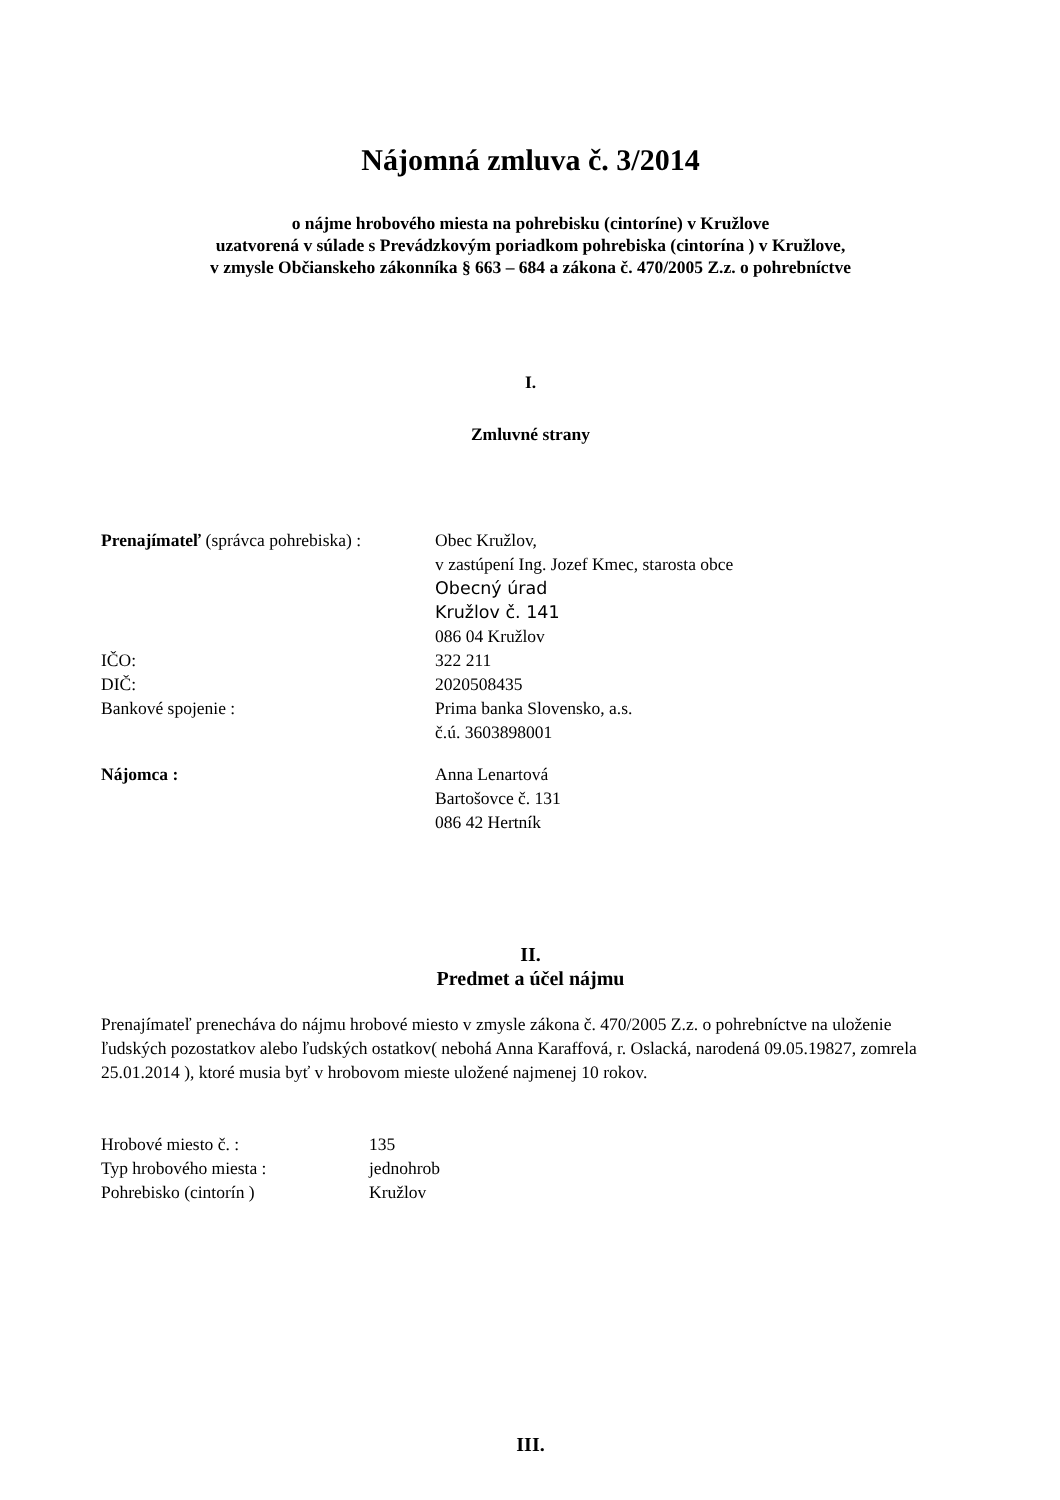Nájomná zmluva č. 3/2014
o nájme hrobového miesta na pohrebisku (cintoríne) v Kružlove
uzatvorená v súlade s Prevádzkovým poriadkom pohrebiska (cintorína ) v Kružlove,
v zmysle Občianskeho zákonníka § 663 – 684 a zákona č. 470/2005 Z.z. o pohrebníctve
I.
Zmluvné strany
| Prenajímateľ (správca pohrebiska) : | Obec Kružlov, v zastúpení Ing. Jozef Kmec, starosta obce Obecný úrad Kružlov č. 141 086 04 Kružlov |
| IČO: | 322 211 |
| DIČ: | 2020508435 |
| Bankové spojenie : | Prima banka Slovensko, a.s. č.ú. 3603898001 |
| Nájomca : | Anna Lenartová Bartošovce č. 131 086 42 Hertník |
II.
Predmet a účel nájmu
Prenajímateľ prenecháva do nájmu hrobové miesto v zmysle zákona č. 470/2005 Z.z. o pohrebníctve na uloženie ľudských pozostatkov alebo ľudských ostatkov( nebohá Anna Karaffová, r. Oslacká, narodená 09.05.19827, zomrela 25.01.2014 ), ktoré musia byť v hrobovom mieste uložené najmenej 10 rokov.
| Hrobové miesto č. : | 135 |
| Typ hrobového miesta : | jednohrob |
| Pohrebisko (cintorín ) | Kružlov |
III.